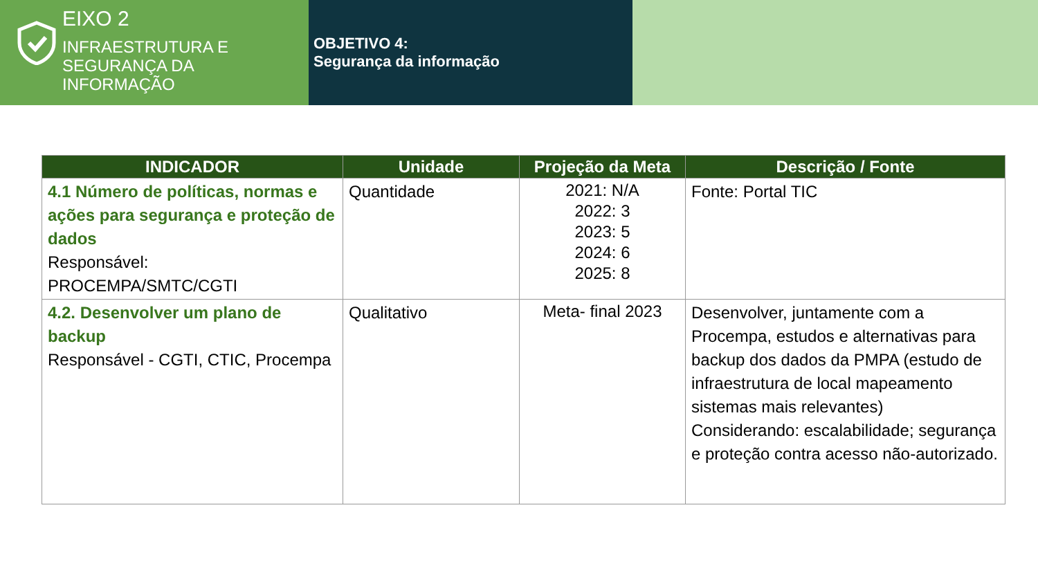EIXO 2
INFRAESTRUTURA E
SEGURANÇA DA
INFORMAÇÃO
OBJETIVO 4:
Segurança da informação
| INDICADOR | Unidade | Projeção da Meta | Descrição / Fonte |
| --- | --- | --- | --- |
| 4.1 Número de políticas, normas e ações para segurança e proteção de dados Responsável: PROCEMPA/SMTC/CGTI | Quantidade | 2021: N/A 2022: 3 2023: 5 2024: 6 2025: 8 | Fonte: Portal TIC |
| 4.2. Desenvolver um plano de backup Responsável - CGTI, CTIC, Procempa | Qualitativo | Meta- final 2023 | Desenvolver, juntamente com a Procempa, estudos e alternativas para backup dos dados da PMPA (estudo de infraestrutura de local mapeamento sistemas mais relevantes) Considerando: escalabilidade; segurança e proteção contra acesso não-autorizado. |